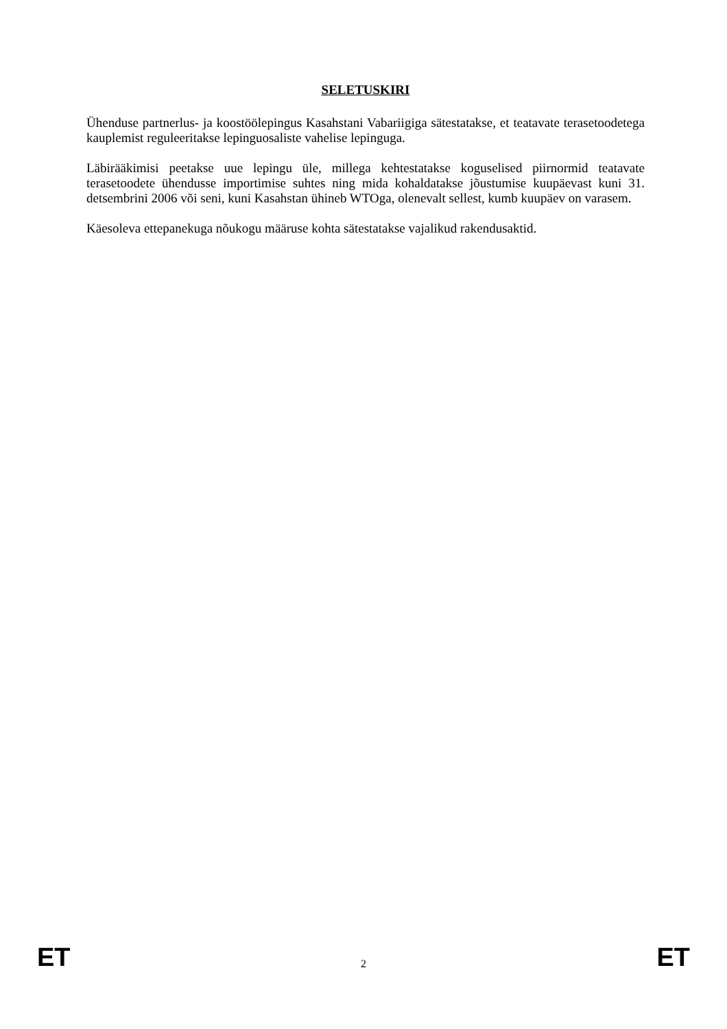SELETUSKIRI
Ühenduse partnerlus- ja koostöölepingus Kasahstani Vabariigiga sätestatakse, et teatavate terasetoodetega kauplemist reguleeritakse lepinguosaliste vahelise lepinguga.
Läbirääkimisi peetakse uue lepingu üle, millega kehtestatakse koguselised piirnormid teatavate terasetoodete ühendusse importimise suhtes ning mida kohaldatakse jõustumise kuupäevast kuni 31. detsembrini 2006 või seni, kuni Kasahstan ühineb WTOga, olenevalt sellest, kumb kuupäev on varasem.
Käesoleva ettepanekuga nõukogu määruse kohta sätestatakse vajalikud rakendusaktid.
ET 2 ET